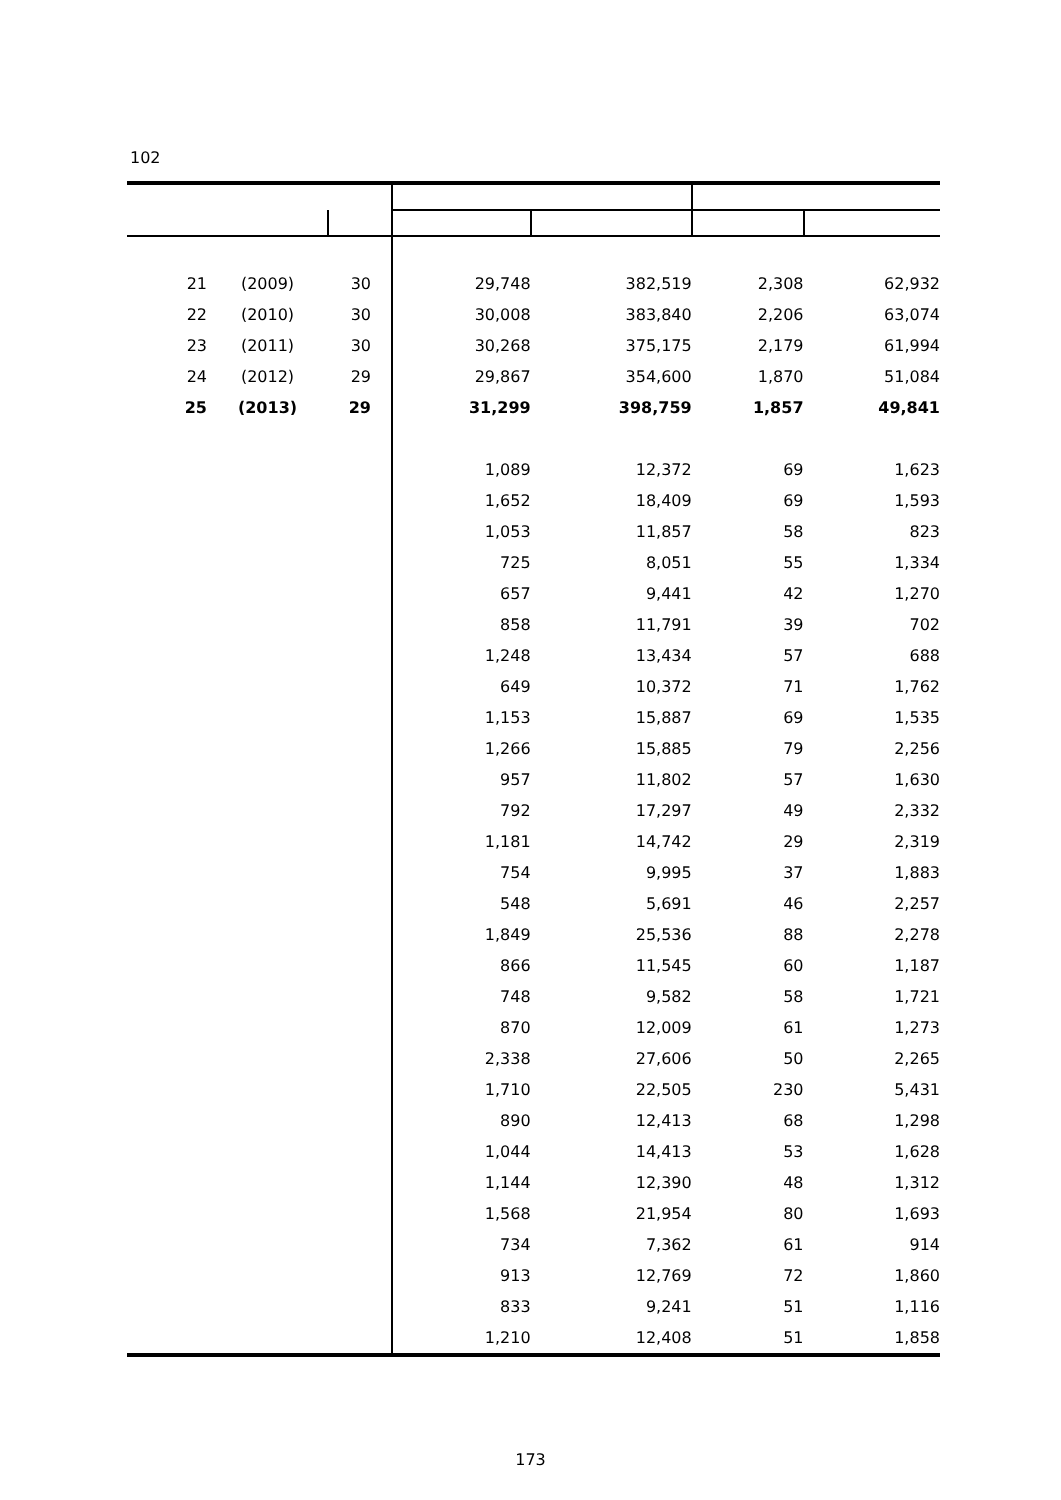102
| 21 | (2009) | 30 | 29,748 | 382,519 | 2,308 | 62,932 |
| 22 | (2010) | 30 | 30,008 | 383,840 | 2,206 | 63,074 |
| 23 | (2011) | 30 | 30,268 | 375,175 | 2,179 | 61,994 |
| 24 | (2012) | 29 | 29,867 | 354,600 | 1,870 | 51,084 |
| 25 | (2013) | 29 | 31,299 | 398,759 | 1,857 | 49,841 |
| | | | 1,089 | 12,372 | 69 | 1,623 |
| | | | 1,652 | 18,409 | 69 | 1,593 |
| | | | 1,053 | 11,857 | 58 | 823 |
| | | | 725 | 8,051 | 55 | 1,334 |
| | | | 657 | 9,441 | 42 | 1,270 |
| | | | 858 | 11,791 | 39 | 702 |
| | | | 1,248 | 13,434 | 57 | 688 |
| | | | 649 | 10,372 | 71 | 1,762 |
| | | | 1,153 | 15,887 | 69 | 1,535 |
| | | | 1,266 | 15,885 | 79 | 2,256 |
| | | | 957 | 11,802 | 57 | 1,630 |
| | | | 792 | 17,297 | 49 | 2,332 |
| | | | 1,181 | 14,742 | 29 | 2,319 |
| | | | 754 | 9,995 | 37 | 1,883 |
| | | | 548 | 5,691 | 46 | 2,257 |
| | | | 1,849 | 25,536 | 88 | 2,278 |
| | | | 866 | 11,545 | 60 | 1,187 |
| | | | 748 | 9,582 | 58 | 1,721 |
| | | | 870 | 12,009 | 61 | 1,273 |
| | | | 2,338 | 27,606 | 50 | 2,265 |
| | | | 1,710 | 22,505 | 230 | 5,431 |
| | | | 890 | 12,413 | 68 | 1,298 |
| | | | 1,044 | 14,413 | 53 | 1,628 |
| | | | 1,144 | 12,390 | 48 | 1,312 |
| | | | 1,568 | 21,954 | 80 | 1,693 |
| | | | 734 | 7,362 | 61 | 914 |
| | | | 913 | 12,769 | 72 | 1,860 |
| | | | 833 | 9,241 | 51 | 1,116 |
| | | | 1,210 | 12,408 | 51 | 1,858 |
173